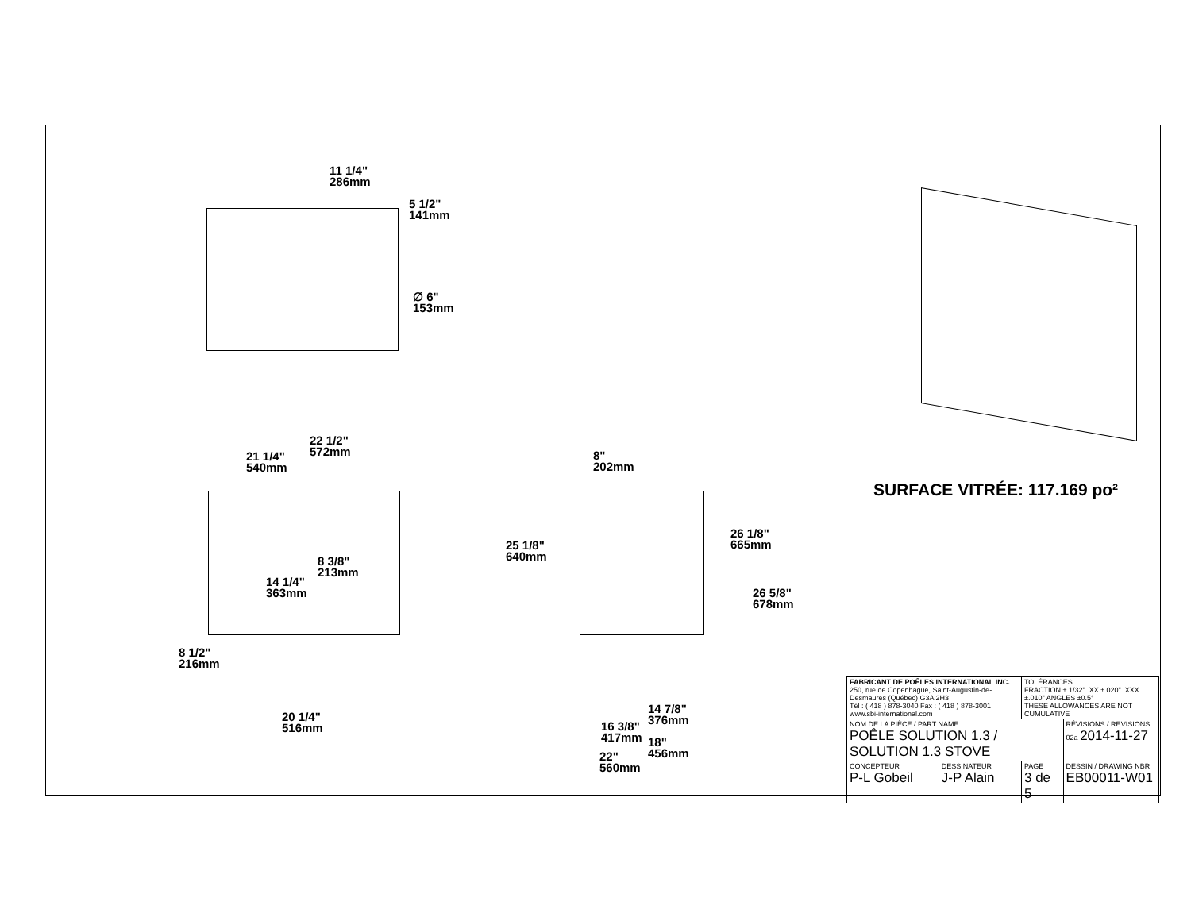11 1/4"
286mm
5 1/2"
141mm
∅ 6"
153mm
22 1/2"
572mm
21 1/4"
540mm
8 3/8"
213mm
14 1/4"
363mm
8 1/2"
216mm
20 1/4"
516mm
8"
202mm
25 1/8"
640mm
26 1/8"
665mm
26 5/8"
678mm
14 7/8"
376mm
16 3/8"
417mm
18"
456mm
22"
560mm
SURFACE VITRÉE: 117.169 po²
| FABRICANT DE POÊLES INTERNATIONAL INC. 250, rue de Copenhague, Saint-Augustin-de-Desmaures (Québec) G3A 2H3 Tél : ( 418 ) 878-3040 Fax : ( 418 ) 878-3001 www.sbi-international.com | | TOLÉRANCES FRACTION ± 1/32" .XX ±.020" .XXX ±.010" ANGLES ±0.5° THESE ALLOWANCES ARE NOT CUMULATIVE | |
| NOM DE LA PIÈCE / PART NAME POÊLE SOLUTION 1.3 / SOLUTION 1.3 STOVE | | | RÉVISIONS / REVISIONS 02a 2014-11-27 |
| CONCEPTEUR P-L Gobeil | DESSINATEUR J-P Alain | PAGE 3 de 5 | DESSIN / DRAWING NBR EB00011-W01 |